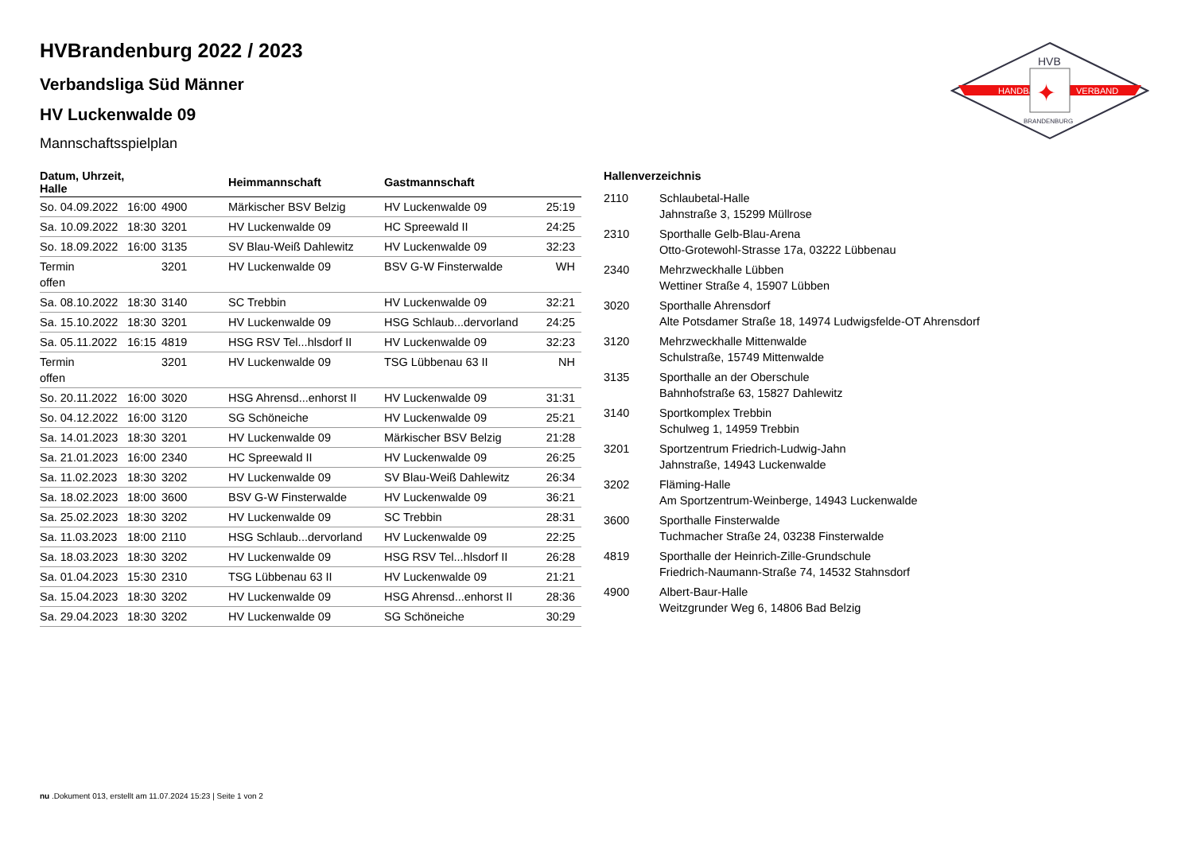HANDBALL
VERBAND
HVB
✦
BRANDENBURG
HVBrandenburg 2022 / 2023
Verbandsliga Süd Männer
HV Luckenwalde 09
Mannschaftsspielplan
| Datum, Uhrzeit, Halle | | | Heimmannschaft | Gastmannschaft | |
| --- | --- | --- | --- | --- | --- |
| So. 04.09.2022 | 16:00 | 4900 | Märkischer BSV Belzig | HV Luckenwalde 09 | 25:19 |
| Sa. 10.09.2022 | 18:30 | 3201 | HV Luckenwalde 09 | HC Spreewald II | 24:25 |
| So. 18.09.2022 | 16:00 | 3135 | SV Blau-Weiß Dahlewitz | HV Luckenwalde 09 | 32:23 |
| Termin offen | | 3201 | HV Luckenwalde 09 | BSV G-W Finsterwalde | WH |
| Sa. 08.10.2022 | 18:30 | 3140 | SC Trebbin | HV Luckenwalde 09 | 32:21 |
| Sa. 15.10.2022 | 18:30 | 3201 | HV Luckenwalde 09 | HSG Schlaub...dervorland | 24:25 |
| Sa. 05.11.2022 | 16:15 | 4819 | HSG RSV Tel...hlsdorf II | HV Luckenwalde 09 | 32:23 |
| Termin offen | | 3201 | HV Luckenwalde 09 | TSG Lübbenau 63 II | NH |
| So. 20.11.2022 | 16:00 | 3020 | HSG Ahrensd...enhorst II | HV Luckenwalde 09 | 31:31 |
| So. 04.12.2022 | 16:00 | 3120 | SG Schöneiche | HV Luckenwalde 09 | 25:21 |
| Sa. 14.01.2023 | 18:30 | 3201 | HV Luckenwalde 09 | Märkischer BSV Belzig | 21:28 |
| Sa. 21.01.2023 | 16:00 | 2340 | HC Spreewald II | HV Luckenwalde 09 | 26:25 |
| Sa. 11.02.2023 | 18:30 | 3202 | HV Luckenwalde 09 | SV Blau-Weiß Dahlewitz | 26:34 |
| Sa. 18.02.2023 | 18:00 | 3600 | BSV G-W Finsterwalde | HV Luckenwalde 09 | 36:21 |
| Sa. 25.02.2023 | 18:30 | 3202 | HV Luckenwalde 09 | SC Trebbin | 28:31 |
| Sa. 11.03.2023 | 18:00 | 2110 | HSG Schlaub...dervorland | HV Luckenwalde 09 | 22:25 |
| Sa. 18.03.2023 | 18:30 | 3202 | HV Luckenwalde 09 | HSG RSV Tel...hlsdorf II | 26:28 |
| Sa. 01.04.2023 | 15:30 | 2310 | TSG Lübbenau 63 II | HV Luckenwalde 09 | 21:21 |
| Sa. 15.04.2023 | 18:30 | 3202 | HV Luckenwalde 09 | HSG Ahrensd...enhorst II | 28:36 |
| Sa. 29.04.2023 | 18:30 | 3202 | HV Luckenwalde 09 | SG Schöneiche | 30:29 |
Hallenverzeichnis
| 2110 | Schlaubetal-Halle Jahnstraße 3, 15299 Müllrose |
| 2310 | Sporthalle Gelb-Blau-Arena Otto-Grotewohl-Strasse 17a, 03222 Lübbenau |
| 2340 | Mehrzweckhalle Lübben Wettiner Straße 4, 15907 Lübben |
| 3020 | Sporthalle Ahrensdorf Alte Potsdamer Straße 18, 14974 Ludwigsfelde-OT Ahrensdorf |
| 3120 | Mehrzweckhalle Mittenwalde Schulstraße, 15749 Mittenwalde |
| 3135 | Sporthalle an der Oberschule Bahnhofstraße 63, 15827 Dahlewitz |
| 3140 | Sportkomplex Trebbin Schulweg 1, 14959 Trebbin |
| 3201 | Sportzentrum Friedrich-Ludwig-Jahn Jahnstraße, 14943 Luckenwalde |
| 3202 | Fläming-Halle Am Sportzentrum-Weinberge, 14943 Luckenwalde |
| 3600 | Sporthalle Finsterwalde Tuchmacher Straße 24, 03238 Finsterwalde |
| 4819 | Sporthalle der Heinrich-Zille-Grundschule Friedrich-Naumann-Straße 74, 14532 Stahnsdorf |
| 4900 | Albert-Baur-Halle Weitzgrunder Weg 6, 14806 Bad Belzig |
nu .Dokument 013, erstellt am 11.07.2024 15:23 | Seite 1 von 2